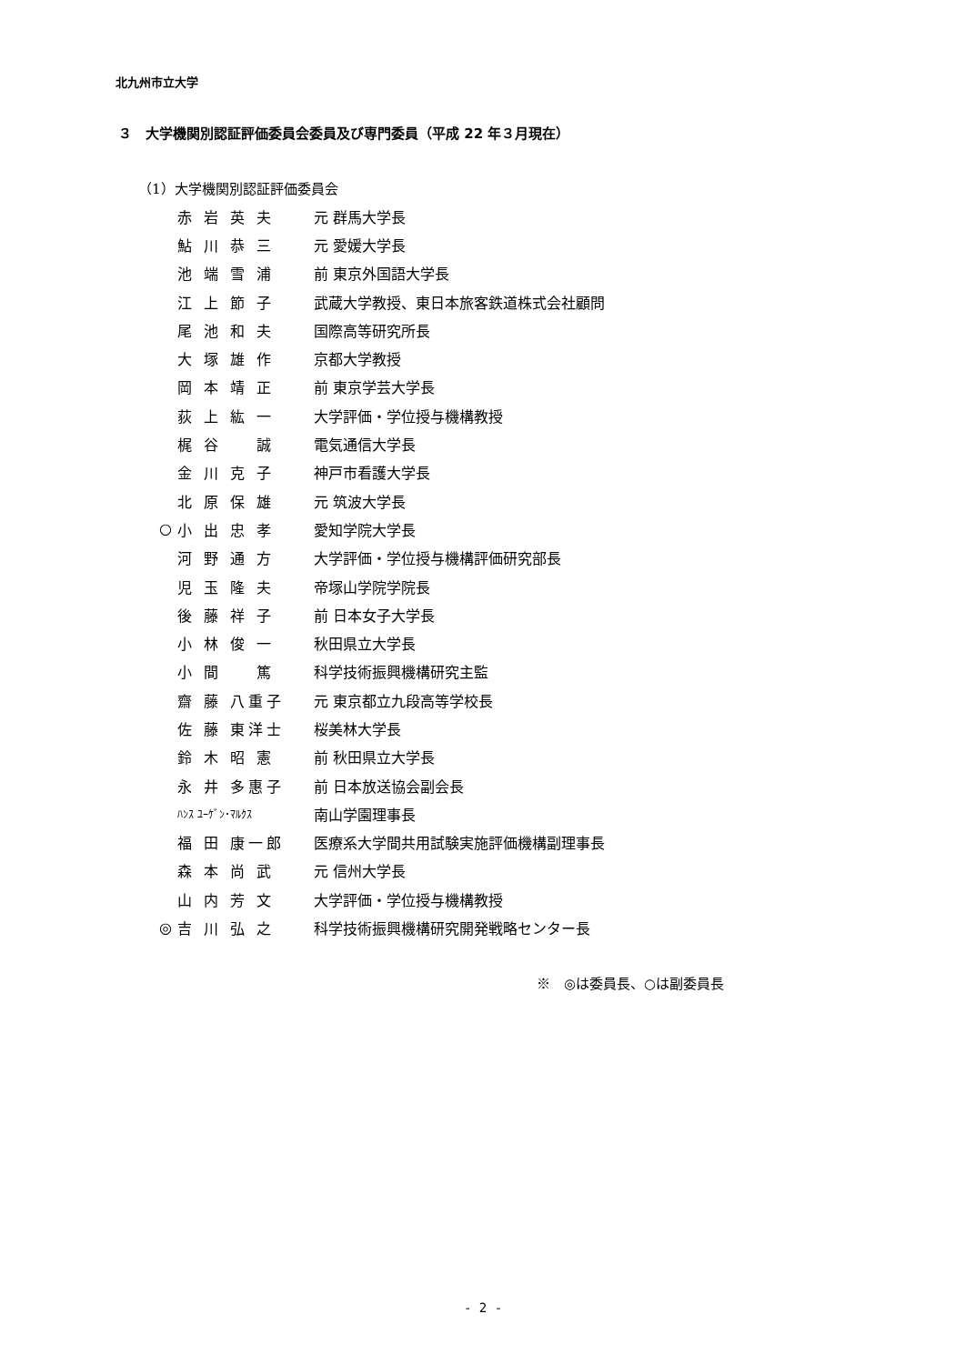北九州市立大学
３　大学機関別認証評価委員会委員及び専門委員（平成 22 年３月現在）
（1）大学機関別認証評価委員会
| | 赤 岩 英 夫 | 元 群馬大学長 |
| | 鮎 川 恭 三 | 元 愛媛大学長 |
| | 池 端 雪 浦 | 前 東京外国語大学長 |
| | 江 上 節 子 | 武蔵大学教授、東日本旅客鉄道株式会社顧問 |
| | 尾 池 和 夫 | 国際高等研究所長 |
| | 大 塚 雄 作 | 京都大学教授 |
| | 岡 本 靖 正 | 前 東京学芸大学長 |
| | 荻 上 紘 一 | 大学評価・学位授与機構教授 |
| | 梶 谷 誠 | 電気通信大学長 |
| | 金 川 克 子 | 神戸市看護大学長 |
| | 北 原 保 雄 | 元 筑波大学長 |
| ○ | 小 出 忠 孝 | 愛知学院大学長 |
| | 河 野 通 方 | 大学評価・学位授与機構評価研究部長 |
| | 児 玉 隆 夫 | 帝塚山学院学院長 |
| | 後 藤 祥 子 | 前 日本女子大学長 |
| | 小 林 俊 一 | 秋田県立大学長 |
| | 小 間 篤 | 科学技術振興機構研究主監 |
| | 齋 藤 八重子 | 元 東京都立九段高等学校長 |
| | 佐 藤 東洋士 | 桜美林大学長 |
| | 鈴 木 昭 憲 | 前 秋田県立大学長 |
| | 永 井 多惠子 | 前 日本放送協会副会長 |
| | ﾊﾝｽ ﾕｰｹﾞﾝ･ﾏﾙｸｽ | 南山学園理事長 |
| | 福 田 康一郎 | 医療系大学間共用試験実施評価機構副理事長 |
| | 森 本 尚 武 | 元 信州大学長 |
| | 山 内 芳 文 | 大学評価・学位授与機構教授 |
| ◎ | 吉 川 弘 之 | 科学技術振興機構研究開発戦略センター長 |
※　◎は委員長、○は副委員長
- 2 -